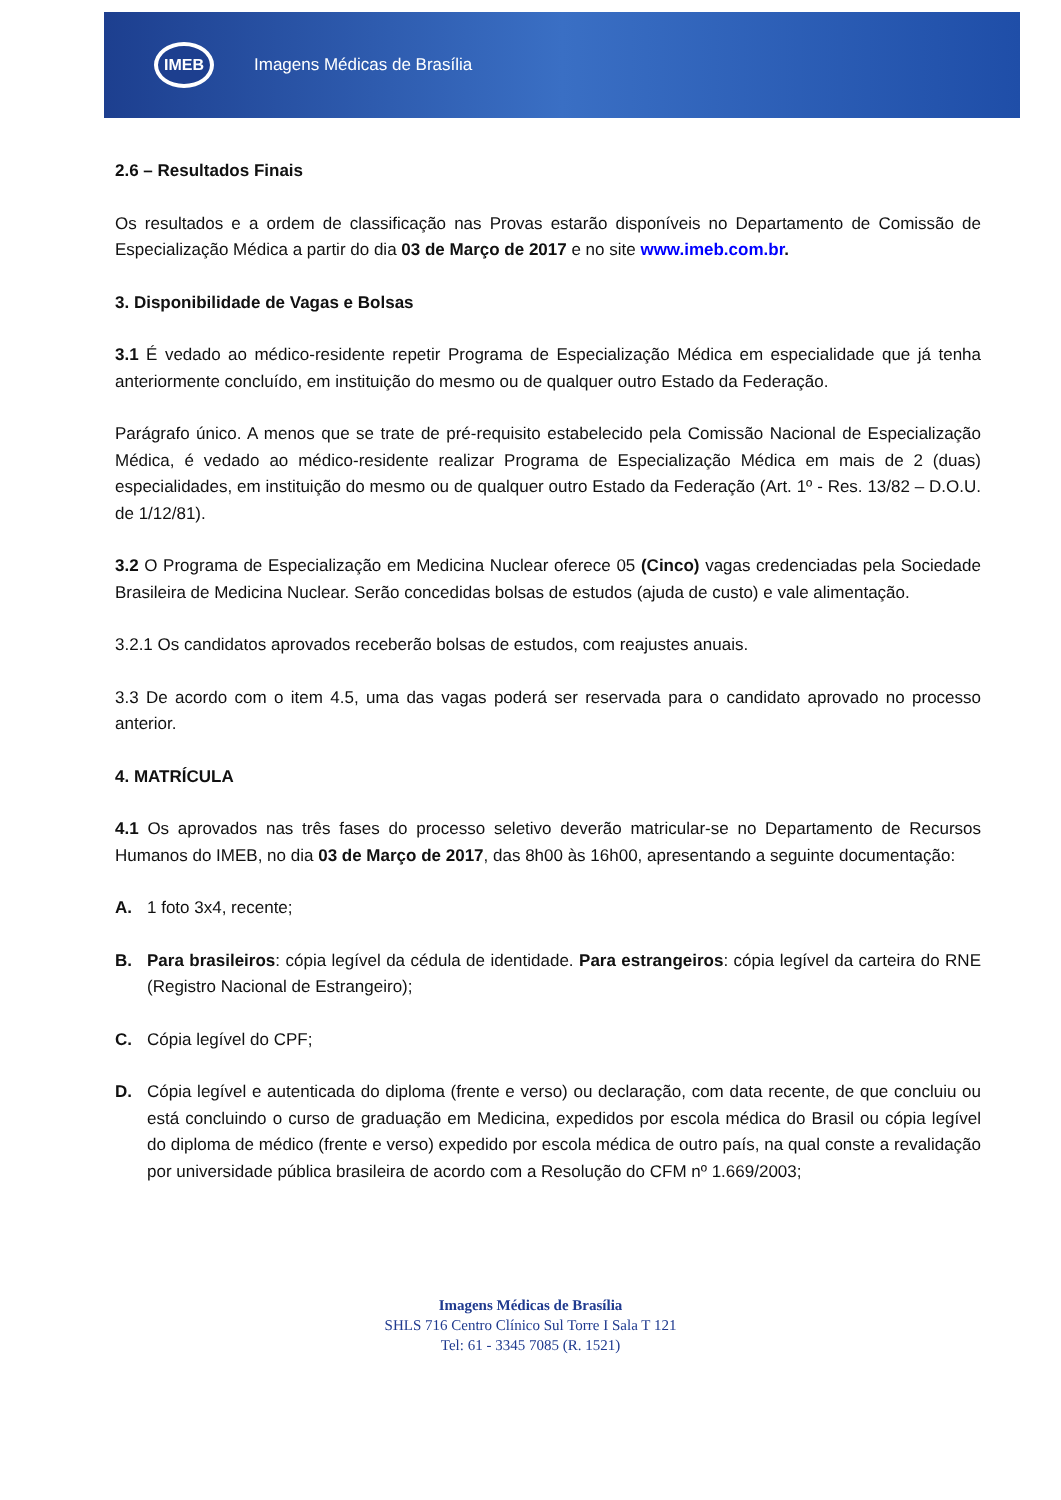IMEB
Imagens Médicas de Brasília
2.6 – Resultados Finais
Os resultados e a ordem de classificação nas Provas estarão disponíveis no Departamento de Comissão de Especialização Médica a partir do dia 03 de Março de 2017 e no site www.imeb.com.br.
3. Disponibilidade de Vagas e Bolsas
3.1 É vedado ao médico-residente repetir Programa de Especialização Médica em especialidade que já tenha anteriormente concluído, em instituição do mesmo ou de qualquer outro Estado da Federação.
Parágrafo único. A menos que se trate de pré-requisito estabelecido pela Comissão Nacional de Especialização Médica, é vedado ao médico-residente realizar Programa de Especialização Médica em mais de 2 (duas) especialidades, em instituição do mesmo ou de qualquer outro Estado da Federação (Art. 1º - Res. 13/82 – D.O.U. de 1/12/81).
3.2 O Programa de Especialização em Medicina Nuclear oferece 05 (Cinco) vagas credenciadas pela Sociedade Brasileira de Medicina Nuclear. Serão concedidas bolsas de estudos (ajuda de custo) e vale alimentação.
3.2.1 Os candidatos aprovados receberão bolsas de estudos, com reajustes anuais.
3.3 De acordo com o item 4.5, uma das vagas poderá ser reservada para o candidato aprovado no processo anterior.
4. MATRÍCULA
4.1 Os aprovados nas três fases do processo seletivo deverão matricular-se no Departamento de Recursos Humanos do IMEB, no dia 03 de Março de 2017, das 8h00 às 16h00, apresentando a seguinte documentação:
A. 1 foto 3x4, recente;
B. Para brasileiros: cópia legível da cédula de identidade. Para estrangeiros: cópia legível da carteira do RNE (Registro Nacional de Estrangeiro);
C. Cópia legível do CPF;
D. Cópia legível e autenticada do diploma (frente e verso) ou declaração, com data recente, de que concluiu ou está concluindo o curso de graduação em Medicina, expedidos por escola médica do Brasil ou cópia legível do diploma de médico (frente e verso) expedido por escola médica de outro país, na qual conste a revalidação por universidade pública brasileira de acordo com a Resolução do CFM nº 1.669/2003;
Imagens Médicas de Brasília
SHLS 716 Centro Clínico Sul Torre I Sala T 121
Tel: 61 - 3345 7085 (R. 1521)